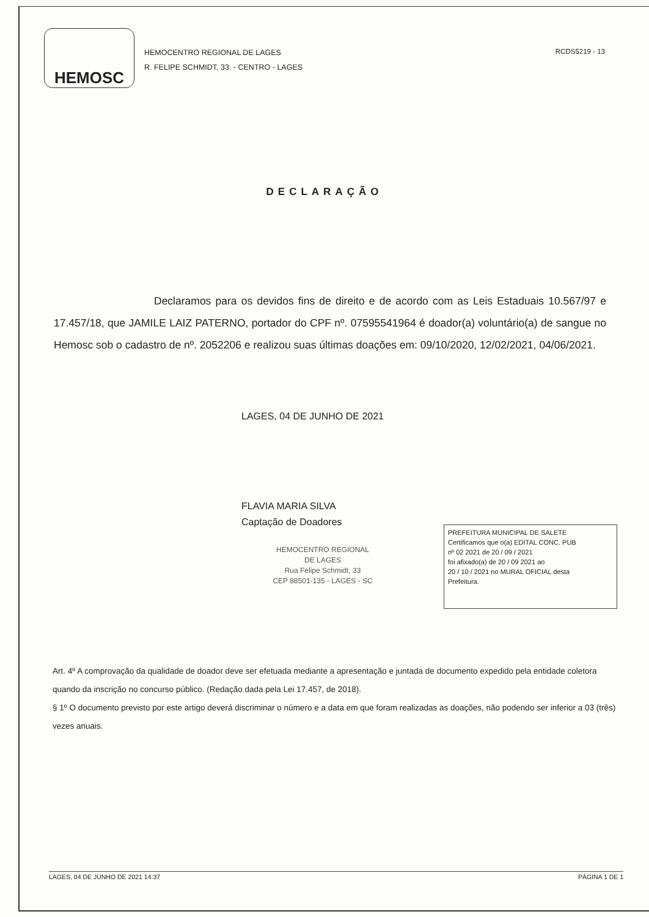HEMOSC
HEMOCENTRO REGIONAL DE LAGES
R. FELIPE SCHMIDT, 33. - CENTRO - LAGES
RCDS5219 - 13
DECLARAÇÃO
Declaramos para os devidos fins de direito e de acordo com as Leis Estaduais 10.567/97 e 17.457/18, que JAMILE LAIZ PATERNO, portador do CPF nº. 07595541964 é doador(a) voluntário(a) de sangue no Hemosc sob o cadastro de nº. 2052206 e realizou suas últimas doações em: 09/10/2020, 12/02/2021, 04/06/2021.
LAGES, 04 DE JUNHO DE 2021
FLAVIA MARIA SILVA
Captação de Doadores
HEMOCENTRO REGIONAL
DE LAGES
Rua Felipe Schmidt, 33
CEP 88501-135 - LAGES - SC
PREFEITURA MUNICIPAL DE SALETE
Certificamos que o(a) EDITAL CONC. PUB
nº 02 2021 de 20 / 09 / 2021
foi afixado(a) de 20 / 09 2021 ao
20 / 10 / 2021 no MURAL OFICIAL desta
Prefeitura.
Art. 4º A comprovação da qualidade de doador deve ser efetuada mediante a apresentação e juntada de documento expedido pela entidade coletora quando da inscrição no concurso público. (Redação dada pela Lei 17.457, de 2018).
§ 1º O documento previsto por este artigo deverá discriminar o número e a data em que foram realizadas as doações, não podendo ser inferior a 03 (três) vezes anuais.
LAGES, 04 DE JUNHO DE 2021 14:37 PÁGINA 1 DE 1